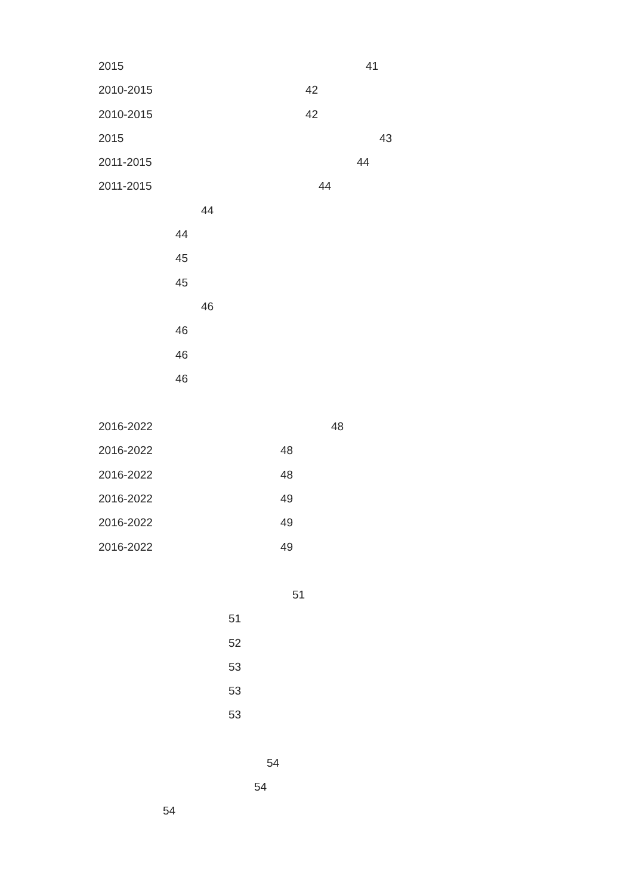2015 41
2010-2015 42
2010-2015 42
2015 43
2011-2015 44
2011-2015 44
44
44
45
45
46
46
46
46
2016-2022 48
2016-2022 48
2016-2022 48
2016-2022 49
2016-2022 49
2016-2022 49
51
51
52
53
53
53
54
54
54